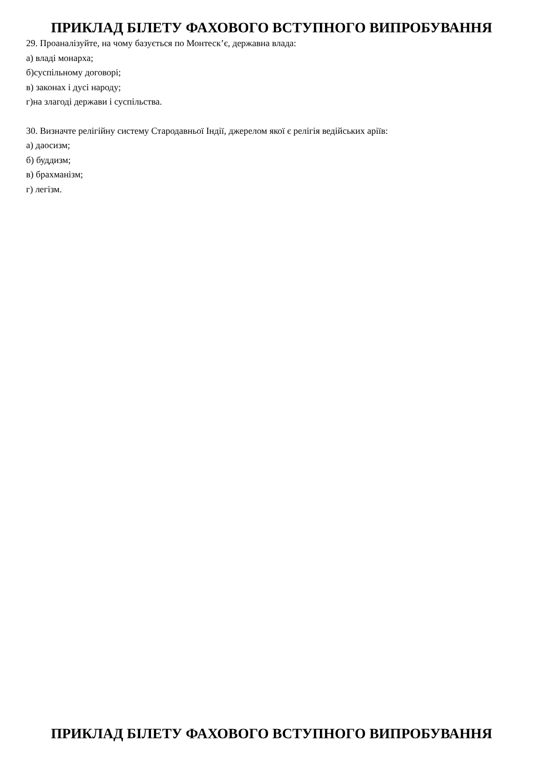ПРИКЛАД БІЛЕТУ ФАХОВОГО ВСТУПНОГО ВИПРОБУВАННЯ
29. Проаналізуйте, на чому базується по Монтеск’є, державна влада:
а) владі монарха;
б)суспільному договорі;
в) законах і дусі народу;
г)на злагоді держави і суспільства.
30. Визначте релігійну систему Стародавньої Індії, джерелом якої є релігія ведійських аріїв:
а) даосизм;
б) буддизм;
в) брахманізм;
г) легізм.
ПРИКЛАД БІЛЕТУ ФАХОВОГО ВСТУПНОГО ВИПРОБУВАННЯ